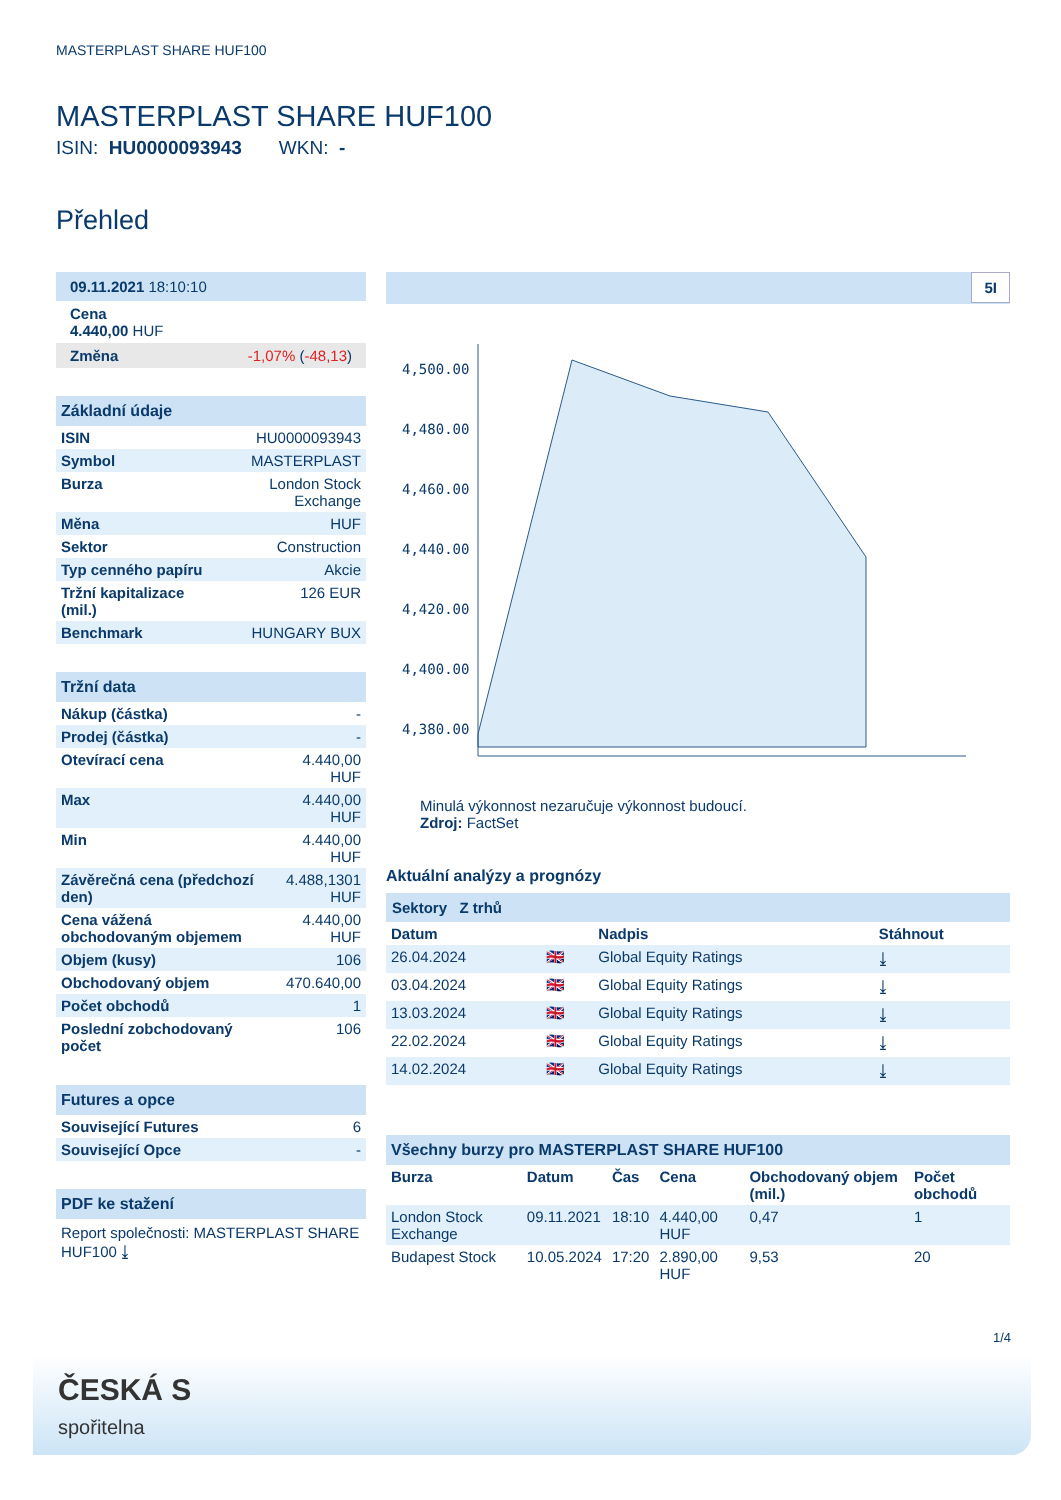MASTERPLAST SHARE HUF100
MASTERPLAST SHARE HUF100
ISIN: HU0000093943 WKN: -
Přehled
09.11.2021 18:10:10
Cena
4.440,00 HUF
Změna -1,07% (-48,13)
Základní údaje
| ISIN | HU0000093943 |
| Symbol | MASTERPLAST |
| Burza | London Stock Exchange |
| Měna | HUF |
| Sektor | Construction |
| Typ cenného papíru | Akcie |
| Tržní kapitalizace (mil.) | 126 EUR |
| Benchmark | HUNGARY BUX |
Tržní data
| Nákup (částka) | - |
| Prodej (částka) | - |
| Otevírací cena | 4.440,00 HUF |
| Max | 4.440,00 HUF |
| Min | 4.440,00 HUF |
| Závěrečná cena (předchozí den) | 4.488,1301 HUF |
| Cena vážená obchodovaným objemem | 4.440,00 HUF |
| Objem (kusy) | 106 |
| Obchodovaný objem | 470.640,00 |
| Počet obchodů | 1 |
| Poslední zobchodovaný počet | 106 |
Futures a opce
| Související Futures | 6 |
| Související Opce | - |
PDF ke stažení
Report společnosti: MASTERPLAST SHARE HUF100 ⤓
5I
4,500.00
4,480.00
4,460.00
4,440.00
4,420.00
4,400.00
4,380.00
Minulá výkonnost nezaručuje výkonnost budoucí.
Zdroj: FactSet
Aktuální analýzy a prognózy
Sektory Z trhů
| Datum | | Nadpis | Stáhnout |
| --- | --- | --- | --- |
| 26.04.2024 | 🇬🇧 | Global Equity Ratings | ⤓ |
| 03.04.2024 | 🇬🇧 | Global Equity Ratings | ⤓ |
| 13.03.2024 | 🇬🇧 | Global Equity Ratings | ⤓ |
| 22.02.2024 | 🇬🇧 | Global Equity Ratings | ⤓ |
| 14.02.2024 | 🇬🇧 | Global Equity Ratings | ⤓ |
Všechny burzy pro MASTERPLAST SHARE HUF100
| Burza | Datum | Čas | Cena | Obchodovaný objem (mil.) | Počet obchodů |
| --- | --- | --- | --- | --- | --- |
| London Stock Exchange | 09.11.2021 | 18:10 | 4.440,00 HUF | 0,47 | 1 |
| Budapest Stock | 10.05.2024 | 17:20 | 2.890,00 HUF | 9,53 | 20 |
1/4
ČESKÁ S
spořitelna